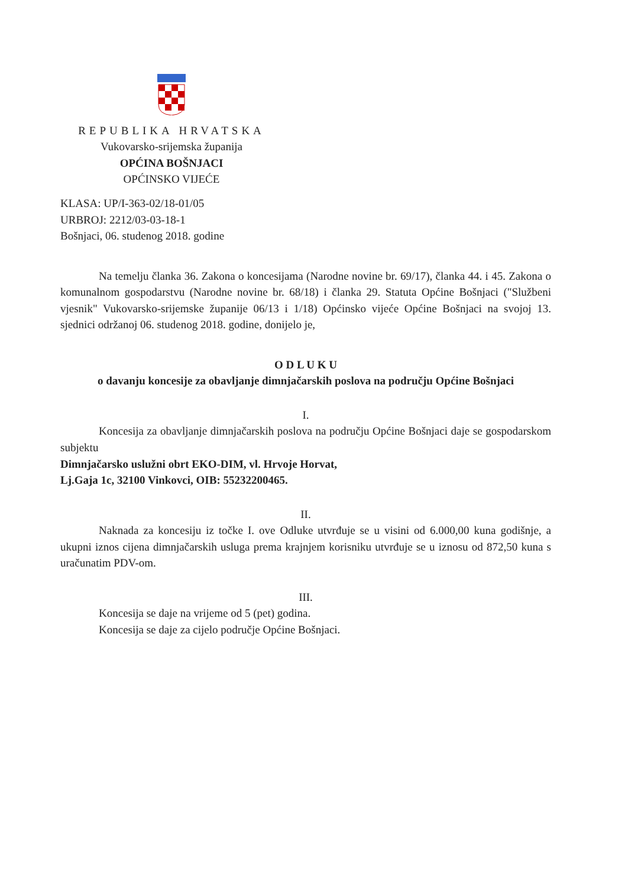REPUBLIKA HRVATSKA
Vukovarsko-srijemska županija
OPĆINA BOŠNJACI
OPĆINSKO VIJEĆE
KLASA: UP/I-363-02/18-01/05
URBROJ: 2212/03-03-18-1
Bošnjaci, 06. studenog 2018. godine
Na temelju članka 36. Zakona o koncesijama (Narodne novine br. 69/17), članka 44. i 45. Zakona o komunalnom gospodarstvu (Narodne novine br. 68/18) i članka 29. Statuta Općine Bošnjaci ("Službeni vjesnik" Vukovarsko-srijemske županije 06/13 i 1/18) Općinsko vijeće Općine Bošnjaci na svojoj 13. sjednici održanoj 06. studenog 2018. godine, donijelo je,
O D L U K U
o davanju koncesije za obavljanje dimnjačarskih poslova na području Općine Bošnjaci
I.
Koncesija za obavljanje dimnjačarskih poslova na području Općine Bošnjaci daje se gospodarskom subjektu
Dimnjačarsko uslužni obrt EKO-DIM, vl. Hrvoje Horvat,
Lj.Gaja 1c, 32100 Vinkovci, OIB: 55232200465.
II.
Naknada za koncesiju iz točke I. ove Odluke utvrđuje se u visini od 6.000,00 kuna godišnje, a ukupni iznos cijena dimnjačarskih usluga prema krajnjem korisniku utvrđuje se u iznosu od 872,50 kuna s uračunatim PDV-om.
III.
Koncesija se daje na vrijeme od 5 (pet) godina.
Koncesija se daje za cijelo područje Općine Bošnjaci.